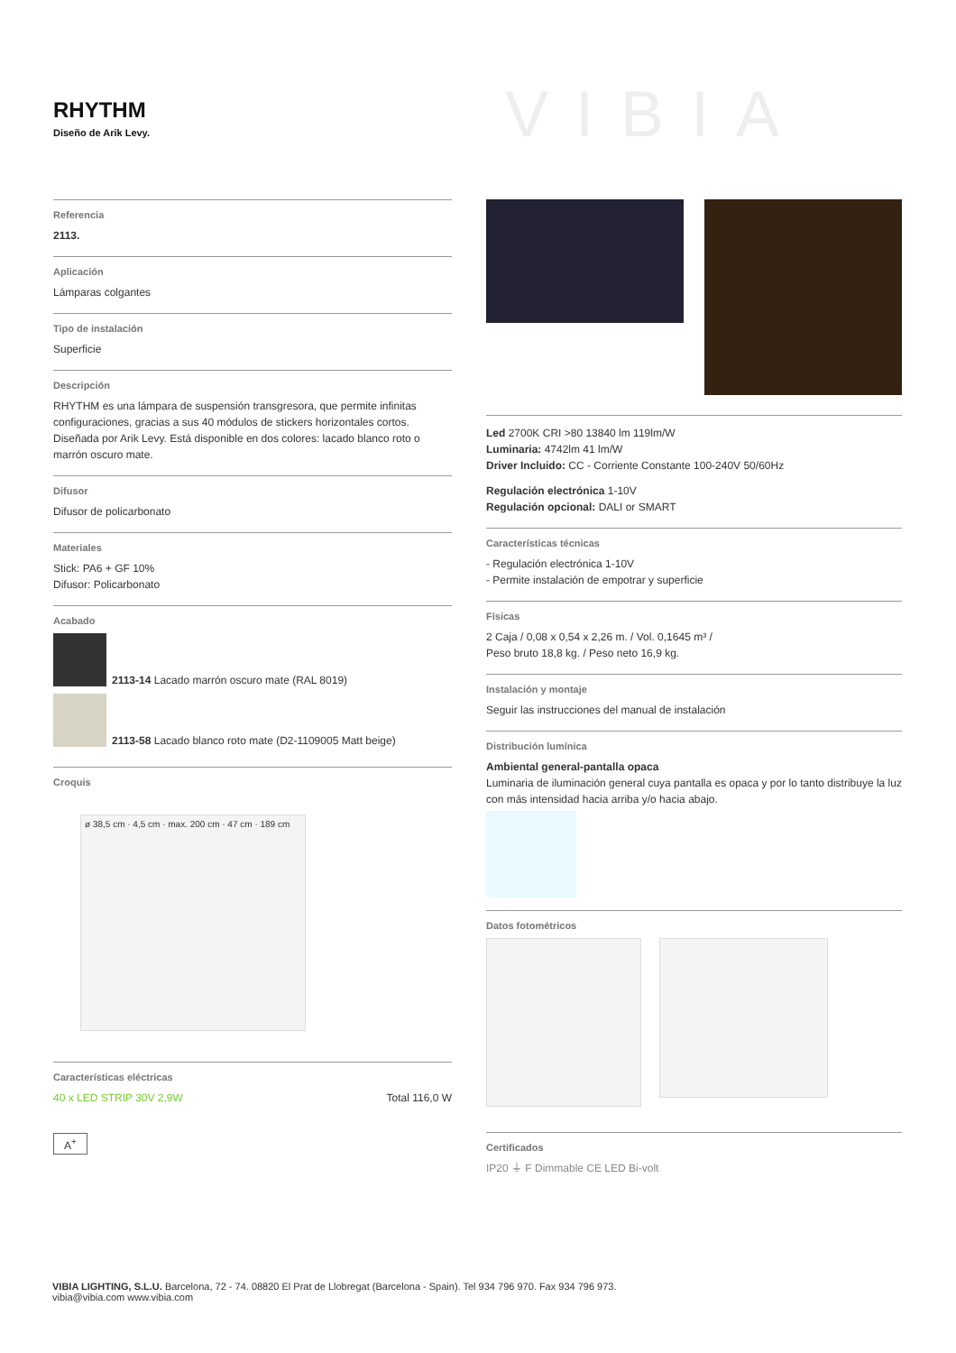RHYTHM
Diseño de Arik Levy.
VIBIA
Referencia
2113.
Aplicación
Lámparas colgantes
Tipo de instalación
Superficie
Descripción
RHYTHM es una lámpara de suspensión transgresora, que permite infinitas configuraciones, gracias a sus 40 módulos de stickers horizontales cortos. Diseñada por Arik Levy. Está disponible en dos colores: lacado blanco roto o marrón oscuro mate.
Difusor
Difusor de policarbonato
Materiales
Stick: PA6 + GF 10%
Difusor: Policarbonato
Acabado
2113-14 Lacado marrón oscuro mate (RAL 8019)
2113-58 Lacado blanco roto mate (D2-1109005 Matt beige)
Croquis
ø 38,5 cm · 4,5 cm · max. 200 cm · 47 cm · 189 cm
Características eléctricas
40 x LED STRIP 30V 2,9W Total 116,0 W
A<sup>+</sup>
Led 2700K CRI >80 13840 lm 119lm/W
Luminaria: 4742lm 41 lm/W
Driver Incluido: CC - Corriente Constante 100-240V 50/60Hz
Regulación electrónica 1-10V
Regulación opcional: DALI or SMART
Características técnicas
- Regulación electrónica 1-10V
- Permite instalación de empotrar y superficie
Físicas
2 Caja / 0,08 x 0,54 x 2,26 m. / Vol. 0,1645 m³ /
Peso bruto 18,8 kg. / Peso neto 16,9 kg.
Instalación y montaje
Seguir las instrucciones del manual de instalación
Distribución lumínica
Ambiental general-pantalla opaca
Luminaria de iluminación general cuya pantalla es opaca y por lo tanto distribuye la luz con más intensidad hacia arriba y/o hacia abajo.
Datos fotométricos
Certificados
IP20 ⏚ F Dimmable CE LED Bi-volt
VIBIA LIGHTING, S.L.U. Barcelona, 72 - 74. 08820 El Prat de Llobregat (Barcelona - Spain). Tel 934 796 970. Fax 934 796 973.
vibia@vibia.com www.vibia.com